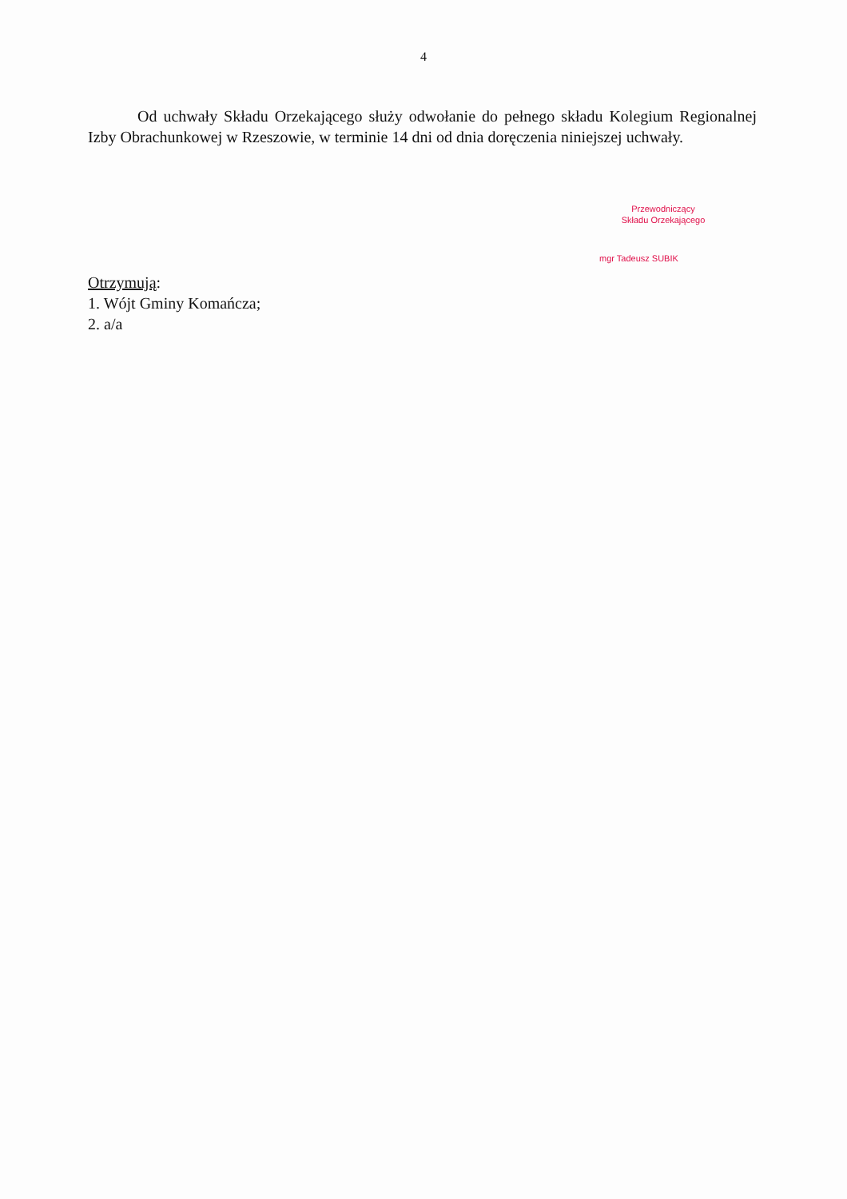4
Od uchwały Składu Orzekającego służy odwołanie do pełnego składu Kolegium Regionalnej Izby Obrachunkowej w Rzeszowie, w terminie 14 dni od dnia doręczenia niniejszej uchwały.
Przewodniczący
Składu Orzekającego
mgr Tadeusz SUBIK
Otrzymują:
1. Wójt Gminy Komańcza;
2. a/a